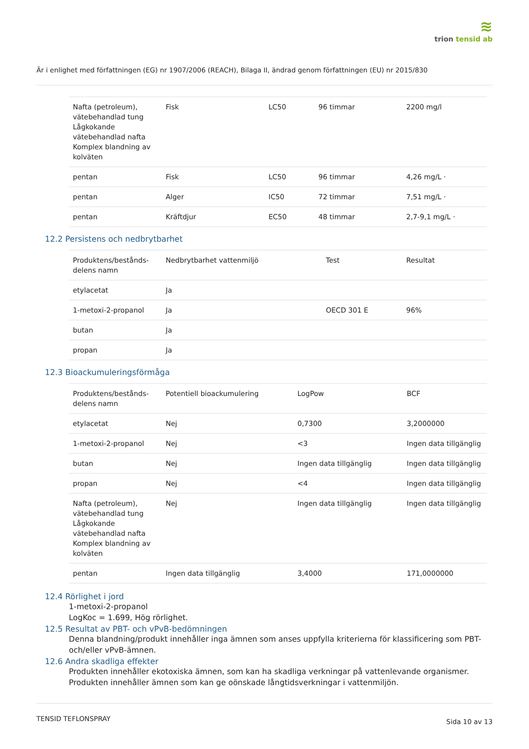≋
trion tensid ab
Är i enlighet med författningen (EG) nr 1907/2006 (REACH), Bilaga II, ändrad genom författningen (EU) nr 2015/830
| Nafta (petroleum), vätebehandlad tung Lågkokande vätebehandlad nafta Komplex blandning av kolväten | Fisk | LC50 | 96 timmar | 2200 mg/l |
| pentan | Fisk | LC50 | 96 timmar | 4,26 mg/L · |
| pentan | Alger | IC50 | 72 timmar | 7,51 mg/L · |
| pentan | Kräftdjur | EC50 | 48 timmar | 2,7-9,1 mg/L · |
12.2 Persistens och nedbrytbarhet
| Produktens/bestånds-delens namn | Nedbrytbarhet vattenmiljö | Test | Resultat |
| --- | --- | --- | --- |
| etylacetat | Ja | | |
| 1-metoxi-2-propanol | Ja | OECD 301 E | 96% |
| butan | Ja | | |
| propan | Ja | | |
12.3 Bioackumuleringsförmåga
| Produktens/bestånds-delens namn | Potentiell bioackumulering | LogPow | BCF |
| --- | --- | --- | --- |
| etylacetat | Nej | 0,7300 | 3,2000000 |
| 1-metoxi-2-propanol | Nej | <3 | Ingen data tillgänglig |
| butan | Nej | Ingen data tillgänglig | Ingen data tillgänglig |
| propan | Nej | <4 | Ingen data tillgänglig |
| Nafta (petroleum), vätebehandlad tung Lågkokande vätebehandlad nafta Komplex blandning av kolväten | Nej | Ingen data tillgänglig | Ingen data tillgänglig |
| pentan | Ingen data tillgänglig | 3,4000 | 171,0000000 |
12.4 Rörlighet i jord
1-metoxi-2-propanol
LogKoc = 1.699, Hög rörlighet.
12.5 Resultat av PBT- och vPvB-bedömningen
Denna blandning/produkt innehåller inga ämnen som anses uppfylla kriterierna för klassificering som PBT- och/eller vPvB-ämnen.
12.6 Andra skadliga effekter
Produkten innehåller ekotoxiska ämnen, som kan ha skadliga verkningar på vattenlevande organismer.
Produkten innehåller ämnen som kan ge oönskade långtidsverkningar i vattenmiljön.
TENSID TEFLONSPRAY Sida 10 av 13